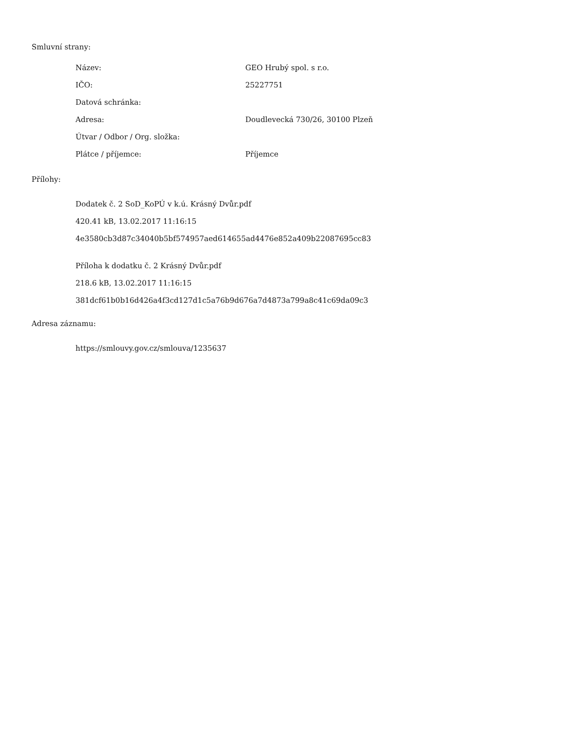Smluvní strany:
| Název: | GEO Hrubý spol. s r.o. |
| IČO: | 25227751 |
| Datová schránka: | |
| Adresa: | Doudlevecká 730/26, 30100 Plzeň |
| Útvar / Odbor / Org. složka: | |
| Plátce / příjemce: | Příjemce |
Přílohy:
Dodatek č. 2 SoD_KoPÚ v k.ú. Krásný Dvůr.pdf
420.41 kB, 13.02.2017 11:16:15
4e3580cb3d87c34040b5bf574957aed614655ad4476e852a409b22087695cc83
Příloha k dodatku č. 2 Krásný Dvůr.pdf
218.6 kB, 13.02.2017 11:16:15
381dcf61b0b16d426a4f3cd127d1c5a76b9d676a7d4873a799a8c41c69da09c3
Adresa záznamu:
https://smlouvy.gov.cz/smlouva/1235637